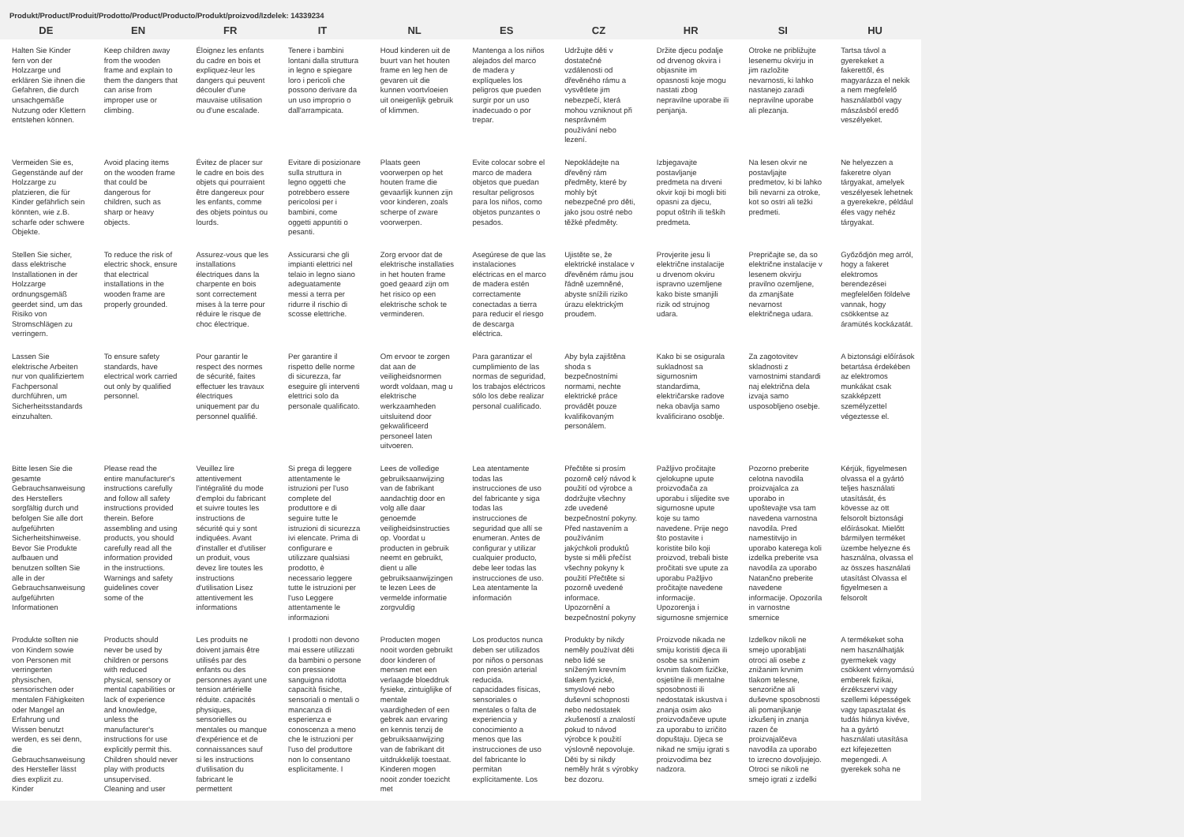Produkt/Product/Produit/Prodotto/Product/Producto/Produkt/proizvod/Izdelek: 14339234
| DE | EN | FR | IT | NL | ES | CZ | HR | SI | HU |
| --- | --- | --- | --- | --- | --- | --- | --- | --- | --- |
| Halten Sie Kinder fern von der Holzzarge und erklären Sie ihnen die Gefahren, die durch unsachgemäße Nutzung oder Klettern entstehen können. | Keep children away from the wooden frame and explain to them the dangers that can arise from improper use or climbing. | Éloignez les enfants du cadre en bois et expliquez-leur les dangers qui peuvent découler d'une mauvaise utilisation ou d'une escalade. | Tenere i bambini lontani dalla struttura in legno e spiegare loro i pericoli che possono derivare da un uso improprio o dall'arrampicata. | Houd kinderen uit de buurt van het houten frame en leg hen de gevaren uit die kunnen voortvloeien uit oneigenlijk gebruik of klimmen. | Mantenga a los niños alejados del marco de madera y explíqueles los peligros que pueden surgir por un uso inadecuado o por trepar. | Udržujte děti v dostatečné vzdálenosti od dřevěného rámu a vysvětlete jim nebezpečí, která mohou vzniknout při nesprávném používání nebo lezení. | Držite djecu podalje od drvenog okvira i objasnite im opasnosti koje mogu nastati zbog nepravilne uporabe ili penjanja. | Otroke ne približujte lesenemu okvirju in jim razložite nevarnosti, ki lahko nastanejo zaradi nepravilne uporabe ali plezanja. | Tartsa távol a gyerekeket a fakerettől, és magyarázza el nekik a nem megfelelő használatból vagy mászásból eredő veszélyeket. |
| Vermeiden Sie es, Gegenstände auf der Holzzarge zu platzieren, die für Kinder gefährlich sein könnten, wie z.B. scharfe oder schwere Objekte. | Avoid placing items on the wooden frame that could be dangerous for children, such as sharp or heavy objects. | Évitez de placer sur le cadre en bois des objets qui pourraient être dangereux pour les enfants, comme des objets pointus ou lourds. | Evitare di posizionare sulla struttura in legno oggetti che potrebbero essere pericolosi per i bambini, come oggetti appuntiti o pesanti. | Plaats geen voorwerpen op het houten frame die gevaarlijk kunnen zijn voor kinderen, zoals scherpe of zware voorwerpen. | Evite colocar sobre el marco de madera objetos que puedan resultar peligrosos para los niños, como objetos punzantes o pesados. | Nepokládejte na dřevěný rám předměty, které by mohly být nebezpečné pro děti, jako jsou ostré nebo těžké předměty. | Izbjegavajte postavljanje predmeta na drveni okvir koji bi mogli biti opasni za djecu, poput oštrih ili teških predmeta. | Na lesen okvir ne postavljajte predmetov, ki bi lahko bili nevarni za otroke, kot so ostri ali težki predmeti. | Ne helyezzen a fakeretre olyan tárgyakat, amelyek veszélyesek lehetnek a gyerekekre, például éles vagy nehéz tárgyakat. |
| Stellen Sie sicher, dass elektrische Installationen in der Holzzarge ordnungsgemäß geerdet sind, um das Risiko von Stromschlägen zu verringern. | To reduce the risk of electric shock, ensure that electrical installations in the wooden frame are properly grounded. | Assurez-vous que les installations électriques dans la charpente en bois sont correctement mises à la terre pour réduire le risque de choc électrique. | Assicurarsi che gli impianti elettrici nel telaio in legno siano adeguatamente messi a terra per ridurre il rischio di scosse elettriche. | Zorg ervoor dat de elektrische installaties in het houten frame goed geaard zijn om het risico op een elektrische schok te verminderen. | Asegúrese de que las instalaciones eléctricas en el marco de madera estén correctamente conectadas a tierra para reducir el riesgo de descarga eléctrica. | Ujistěte se, že elektrické instalace v dřevěném rámu jsou řádně uzemněné, abyste snížili riziko úrazu elektrickým proudem. | Provjerite jesu li električne instalacije u drvenom okviru ispravno uzemljene kako biste smanjili rizik od strujnog udara. | Prepričajte se, da so električne instalacije v lesenem okvirju pravilno ozemljene, da zmanjšate nevarnost električnega udara. | Győződjön meg arról, hogy a fakeret elektromos berendezései megfelelően földelve vannak, hogy csökkentse az áramütés kockázatát. |
| Lassen Sie elektrische Arbeiten nur von qualifiziertem Fachpersonal durchführen, um Sicherheitsstandards einzuhalten. | To ensure safety standards, have electrical work carried out only by qualified personnel. | Pour garantir le respect des normes de sécurité, faites effectuer les travaux électriques uniquement par du personnel qualifié. | Per garantire il rispetto delle norme di sicurezza, far eseguire gli interventi elettrici solo da personale qualificato. | Om ervoor te zorgen dat aan de veiligheidsnormen wordt voldaan, mag u elektrische werkzaamheden uitsluitend door gekwalificeerd personeel laten uitvoeren. | Para garantizar el cumplimiento de las normas de seguridad, los trabajos eléctricos sólo los debe realizar personal cualificado. | Aby byla zajištěna shoda s bezpečnostními normami, nechte elektrické práce provádět pouze kvalifikovaným personálem. | Kako bi se osigurala sukladnost sa sigurnosnim standardima, električarske radove neka obavlja samo kvalificirano osoblje. | Za zagotovitev skladnosti z varnostnimi standardi naj električna dela izvaja samo usposobljeno osebje. | A biztonsági előírások betartása érdekében az elektromos munkákat csak szakképzett személyzettel végeztesse el. |
| Bitte lesen Sie die gesamte Gebrauchsanweisung des Herstellers sorgfältig durch und befolgen Sie alle dort aufgeführten Sicherheitshinweise. Bevor Sie Produkte aufbauen und benutzen sollten Sie alle in der Gebrauchsanweisung aufgeführten Informationen | Please read the entire manufacturer's instructions carefully and follow all safety instructions provided therein. Before assembling and using products, you should carefully read all the information provided in the instructions. Warnings and safety guidelines cover some of the | Veuillez lire attentivement l'intégralité du mode d'emploi du fabricant et suivre toutes les instructions de sécurité qui y sont indiquées. Avant d'installer et d'utiliser un produit, vous devez lire toutes les instructions d'utilisation Lisez attentivement les informations | Si prega di leggere attentamente le istruzioni per l'uso complete del produttore e di seguire tutte le istruzioni di sicurezza ivi elencate. Prima di configurare e utilizzare qualsiasi prodotto, è necessario leggere tutte le istruzioni per l'uso Leggere attentamente le informazioni | Lees de volledige gebruiksaanwijzing van de fabrikant aandachtig door en volg alle daar genoemde veiligheidsinstructies op. Voordat u producten in gebruik neemt en gebruikt, dient u alle gebruiksaanwijzingen te lezen Lees de vermelde informatie zorgvuldig | Lea atentamente todas las instrucciones de uso del fabricante y siga todas las instrucciones de seguridad que allí se enumeran. Antes de configurar y utilizar cualquier producto, debe leer todas las instrucciones de uso. Lea atentamente la información | Přečtěte si prosím pozorně celý návod k použití od výrobce a dodržujte všechny zde uvedené bezpečnostní pokyny. Před nastavením a používáním jakýchkoli produktů byste si měli přečíst všechny pokyny k použití Přečtěte si pozorně uvedené informace. Upozornění a bezpečnostní pokyny | Pažljivo pročitajte cjelokupne upute proizvođača za uporabu i slijedite sve sigurnosne upute koje su tamo navedene. Prije nego što postavite i koristite bilo koji proizvod, trebali biste pročitati sve upute za uporabu Pažljivo pročitajte navedene informacije. Upozorenja i sigurnosne smjernice | Pozorno preberite celotna navodila proizvajalca za uporabo in upoštevajte vsa tam navedena varnostna navodila. Pred namestitvijo in uporabo katerega koli izdelka preberite vsa navodila za uporabo Natančno preberite navedene informacije. Opozorila in varnostne smernice | Kérjük, figyelmesen olvassa el a gyártó teljes használati utasítását, és kövesse az ott felsorolt biztonsági előírásokat. Mielőtt bármilyen terméket üzembe helyezne és használna, olvassa el az összes használati utasítást Olvassa el figyelmesen a felsorolt |
| Produkte sollten nie von Kindern sowie von Personen mit verringerten physischen, sensorischen oder mentalen Fähigkeiten oder Mangel an Erfahrung und Wissen benutzt werden, es sei denn, die Gebrauchsanweisung des Hersteller lässt dies explizit zu. Kinder | Products should never be used by children or persons with reduced physical, sensory or mental capabilities or lack of experience and knowledge, unless the manufacturer's instructions for use explicitly permit this. Children should never play with products unsupervised. Cleaning and user | Les produits ne doivent jamais être utilisés par des enfants ou des personnes ayant une tension artérielle réduite. capacités physiques, sensorielles ou mentales ou manque d'expérience et de connaissances sauf si les instructions d'utilisation du fabricant le permettent | I prodotti non devono mai essere utilizzati da bambini o persone con pressione sanguigna ridotta capacità fisiche, sensoriali o mentali o mancanza di esperienza e conoscenza a meno che le istruzioni per l'uso del produttore non lo consentano esplicitamente. I | Producten mogen nooit worden gebruikt door kinderen of mensen met een verlaagde bloeddruk fysieke, zintuiglijke of mentale vaardigheden of een gebrek aan ervaring en kennis tenzij de gebruiksaanwijzing van de fabrikant dit uitdrukkelijk toestaat. Kinderen mogen nooit zonder toezicht met | Los productos nunca deben ser utilizados por niños o personas con presión arterial reducida. capacidades físicas, sensoriales o mentales o falta de experiencia y conocimiento a menos que las instrucciones de uso del fabricante lo permitan explícitamente. Los | Produkty by nikdy neměly používat děti nebo lidé se sníženým krevním tlakem fyzické, smyslové nebo duševní schopnosti nebo nedostatek zkušeností a znalostí pokud to návod výrobce k použití výslovně nepovoluje. Děti by si nikdy neměly hrát s výrobky bez dozoru. | Proizvode nikada ne smiju koristiti djeca ili osobe sa sniženim krvnim tlakom fizičke, osjetilne ili mentalne sposobnosti ili nedostatak iskustva i znanja osim ako proizvođačeve upute za uporabu to izričito dopuštaju. Djeca se nikad ne smiju igrati s proizvodima bez nadzora. | Izdelkov nikoli ne smejo uporabljati otroci ali osebe z znižanim krvnim tlakom telesne, senzorične ali duševne sposobnosti ali pomanjkanje izkušenj in znanja razen če proizvajalčeva navodila za uporabo to izrecno dovoljujejo. Otroci se nikoli ne smejo igrati z izdelki | A termékeket soha nem használhatják gyermekek vagy csökkent vérnyomású emberek fizikai, érzékszervi vagy szellemi képességek vagy tapasztalat és tudás hiánya kivéve, ha a gyártó használati utasítása ezt kifejezetten megengedi. A gyerekek soha ne |